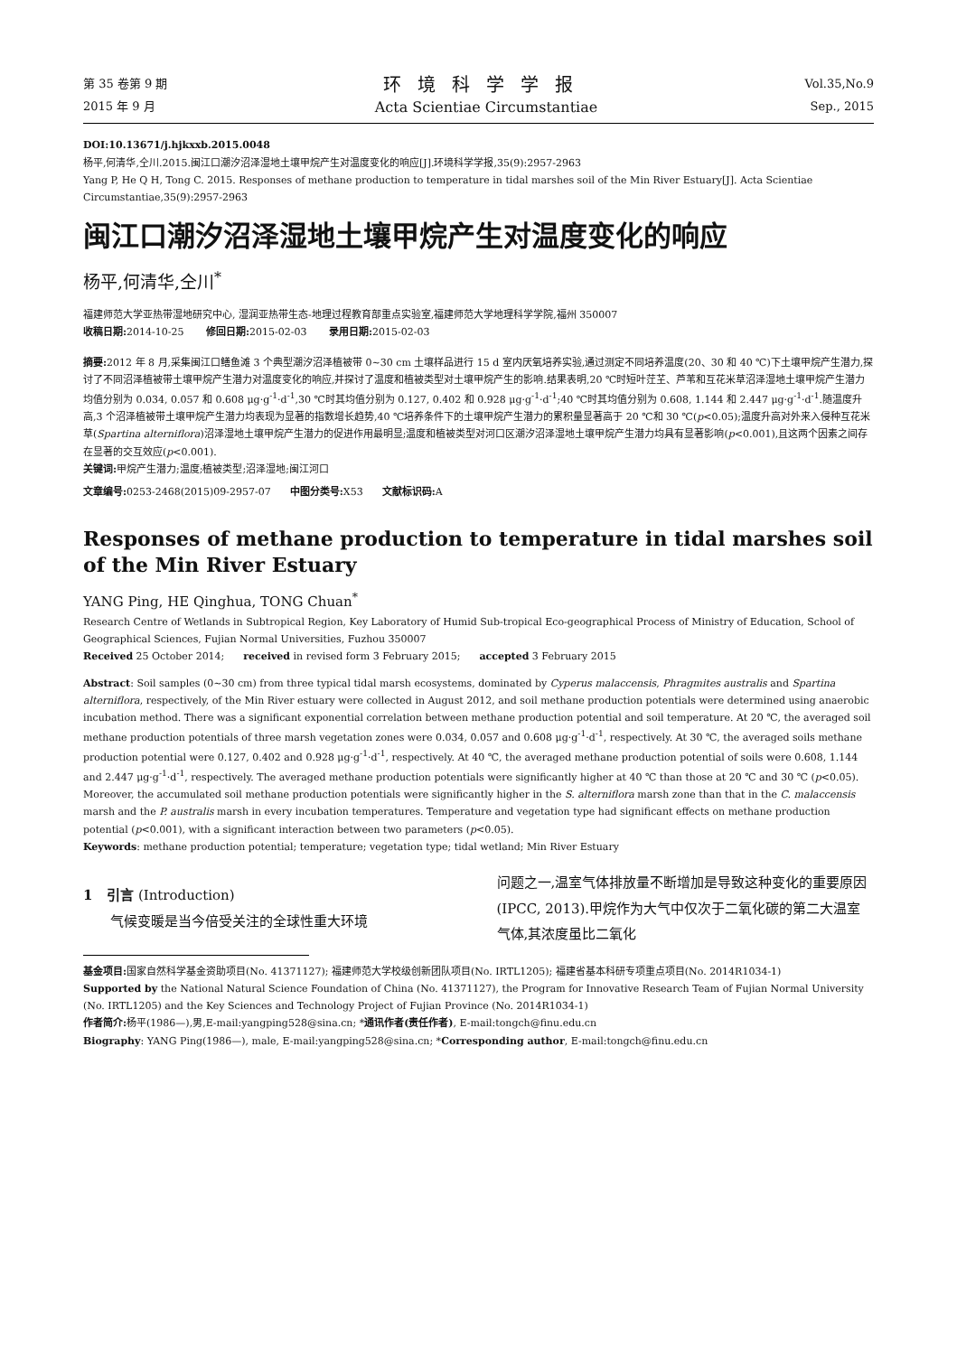第 35 卷第 9 期
2015 年 9 月
环境科学学报
Acta Scientiae Circumstantiae
Vol.35,No.9
Sep., 2015
DOI:10.13671/j.hjkxxb.2015.0048
杨平,何清华,仝川.2015.闽江口潮汐沼泽湿地土壤甲烷产生对温度变化的响应[J].环境科学学报,35(9):2957-2963
Yang P, He Q H, Tong C. 2015. Responses of methane production to temperature in tidal marshes soil of the Min River Estuary[J]. Acta Scientiae Circumstantiae,35(9):2957-2963
闽江口潮汐沼泽湿地土壤甲烷产生对温度变化的响应
杨平,何清华,仝川<sup>*</sup>
福建师范大学亚热带湿地研究中心, 湿润亚热带生态-地理过程教育部重点实验室,福建师范大学地理科学学院,福州 350007
收稿日期: 2014-10-25 修回日期: 2015-02-03 录用日期: 2015-02-03
摘要: 2012 年 8 月,采集闽江口鳝鱼滩 3 个典型潮汐沼泽植被带 0~30 cm 土壤样品进行 15 d 室内厌氧培养实验,通过测定不同培养温度(20、30 和 40 ℃)下土壤甲烷产生潜力,探讨了不同沼泽植被带土壤甲烷产生潜力对温度变化的响应,并探讨了温度和植被类型对土壤甲烷产生的影响.结果表明,20 ℃时短叶茳芏、芦苇和互花米草沼泽湿地土壤甲烷产生潜力均值分别为 0.034, 0.057 和 0.608 μg·g<sup>-1</sup>·d<sup>-1</sup>,30 ℃时其均值分别为 0.127, 0.402 和 0.928 μg·g<sup>-1</sup>·d<sup>-1</sup>;40 ℃时其均值分别为 0.608, 1.144 和 2.447 μg·g<sup>-1</sup>·d<sup>-1</sup>.随温度升高,3 个沼泽植被带土壤甲烷产生潜力均表现为显著的指数增长趋势,40 ℃培养条件下的土壤甲烷产生潜力的累积量显著高于 20 ℃和 30 ℃(p<0.05);温度升高对外来入侵种互花米草(Spartina alterniflora)沼泽湿地土壤甲烷产生潜力的促进作用最明显;温度和植被类型对河口区潮汐沼泽湿地土壤甲烷产生潜力均具有显著影响(p<0.001),且这两个因素之间存在显著的交互效应(p<0.001).
关键词: 甲烷产生潜力;温度;植被类型;沼泽湿地;闽江河口
文章编号: 0253-2468(2015)09-2957-07 中图分类号: X53 文献标识码: A
Responses of methane production to temperature in tidal marshes soil of the Min River Estuary
YANG Ping, HE Qinghua, TONG Chuan<sup>*</sup>
Research Centre of Wetlands in Subtropical Region, Key Laboratory of Humid Sub-tropical Eco-geographical Process of Ministry of Education, School of Geographical Sciences, Fujian Normal Universities, Fuzhou 350007
Received 25 October 2014; received in revised form 3 February 2015; accepted 3 February 2015
Abstract: Soil samples (0~30 cm) from three typical tidal marsh ecosystems, dominated by Cyperus malaccensis, Phragmites australis and Spartina alterniflora, respectively, of the Min River estuary were collected in August 2012, and soil methane production potentials were determined using anaerobic incubation method. There was a significant exponential correlation between methane production potential and soil temperature. At 20 ℃, the averaged soil methane production potentials of three marsh vegetation zones were 0.034, 0.057 and 0.608 μg·g<sup>-1</sup>·d<sup>-1</sup>, respectively. At 30 ℃, the averaged soils methane production potential were 0.127, 0.402 and 0.928 μg·g<sup>-1</sup>·d<sup>-1</sup>, respectively. At 40 ℃, the averaged methane production potential of soils were 0.608, 1.144 and 2.447 μg·g<sup>-1</sup>·d<sup>-1</sup>, respectively. The averaged methane production potentials were significantly higher at 40 ℃ than those at 20 ℃ and 30 ℃ (p<0.05). Moreover, the accumulated soil methane production potentials were significantly higher in the S. alterniflora marsh zone than that in the C. malaccensis marsh and the P. australis marsh in every incubation temperatures. Temperature and vegetation type had significant effects on methane production potential (p<0.001), with a significant interaction between two parameters (p<0.05).
Keywords: methane production potential; temperature; vegetation type; tidal wetland; Min River Estuary
1 引言 (Introduction)
气候变暖是当今倍受关注的全球性重大环境
问题之一,温室气体排放量不断增加是导致这种变化的重要原因(IPCC, 2013).甲烷作为大气中仅次于二氧化碳的第二大温室气体,其浓度虽比二氧化
基金项目: 国家自然科学基金资助项目(No. 41371127); 福建师范大学校级创新团队项目(No. IRTL1205); 福建省基本科研专项重点项目(No. 2014R1034-1)
Supported by the National Natural Science Foundation of China (No. 41371127), the Program for Innovative Research Team of Fujian Normal University (No. IRTL1205) and the Key Sciences and Technology Project of Fujian Province (No. 2014R1034-1)
作者简介: 杨平(1986—),男,E-mail:yangping528@sina.cn; *通讯作者(责任作者), E-mail:tongch@finu.edu.cn
Biography: YANG Ping(1986—), male, E-mail:yangping528@sina.cn; *Corresponding author, E-mail:tongch@finu.edu.cn